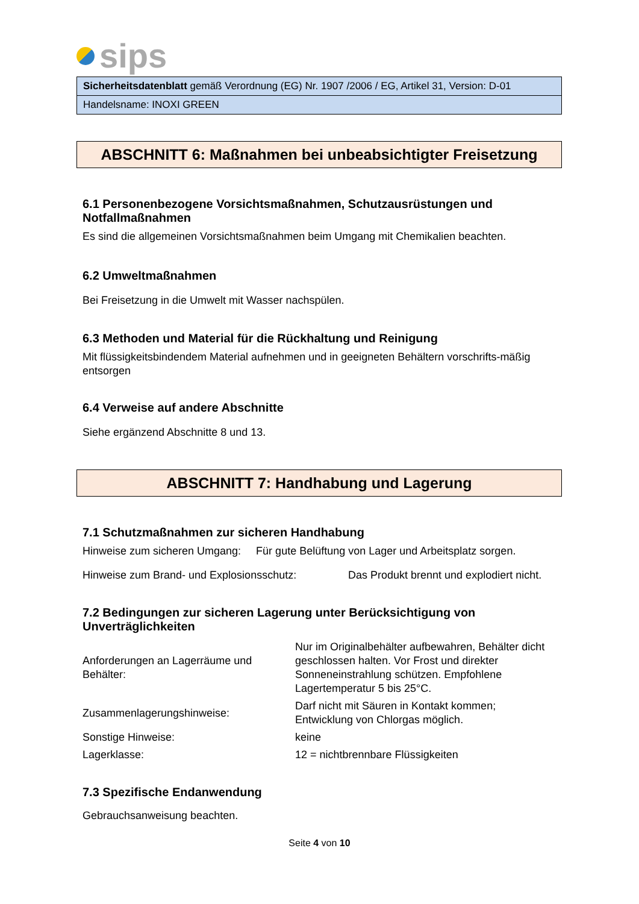sips
| Sicherheitsdatenblatt gemäß Verordnung (EG) Nr. 1907 /2006 / EG, Artikel 31, Version: D-01 |
| Handelsname: INOXI GREEN |
ABSCHNITT 6: Maßnahmen bei unbeabsichtigter Freisetzung
6.1 Personenbezogene Vorsichtsmaßnahmen, Schutzausrüstungen und Notfallmaßnahmen
Es sind die allgemeinen Vorsichtsmaßnahmen beim Umgang mit Chemikalien beachten.
6.2 Umweltmaßnahmen
Bei Freisetzung in die Umwelt mit Wasser nachspülen.
6.3 Methoden und Material für die Rückhaltung und Reinigung
Mit flüssigkeitsbindendem Material aufnehmen und in geeigneten Behältern vorschrifts-mäßig entsorgen
6.4 Verweise auf andere Abschnitte
Siehe ergänzend Abschnitte 8 und 13.
ABSCHNITT 7: Handhabung und Lagerung
7.1 Schutzmaßnahmen zur sicheren Handhabung
Hinweise zum sicheren Umgang: Für gute Belüftung von Lager und Arbeitsplatz sorgen.
| Hinweise zum Brand- und Explosionsschutz: | Das Produkt brennt und explodiert nicht. |
7.2 Bedingungen zur sicheren Lagerung unter Berücksichtigung von Unverträglichkeiten
| Anforderungen an Lagerräume und Behälter: | Nur im Originalbehälter aufbewahren, Behälter dicht geschlossen halten. Vor Frost und direkter Sonneneinstrahlung schützen. Empfohlene Lagertemperatur 5 bis 25°C. |
| Zusammenlagerungshinweise: | Darf nicht mit Säuren in Kontakt kommen; Entwicklung von Chlorgas möglich. |
| Sonstige Hinweise: | keine |
| Lagerklasse: | 12 = nichtbrennbare Flüssigkeiten |
7.3 Spezifische Endanwendung
Gebrauchsanweisung beachten.
Seite 4 von 10